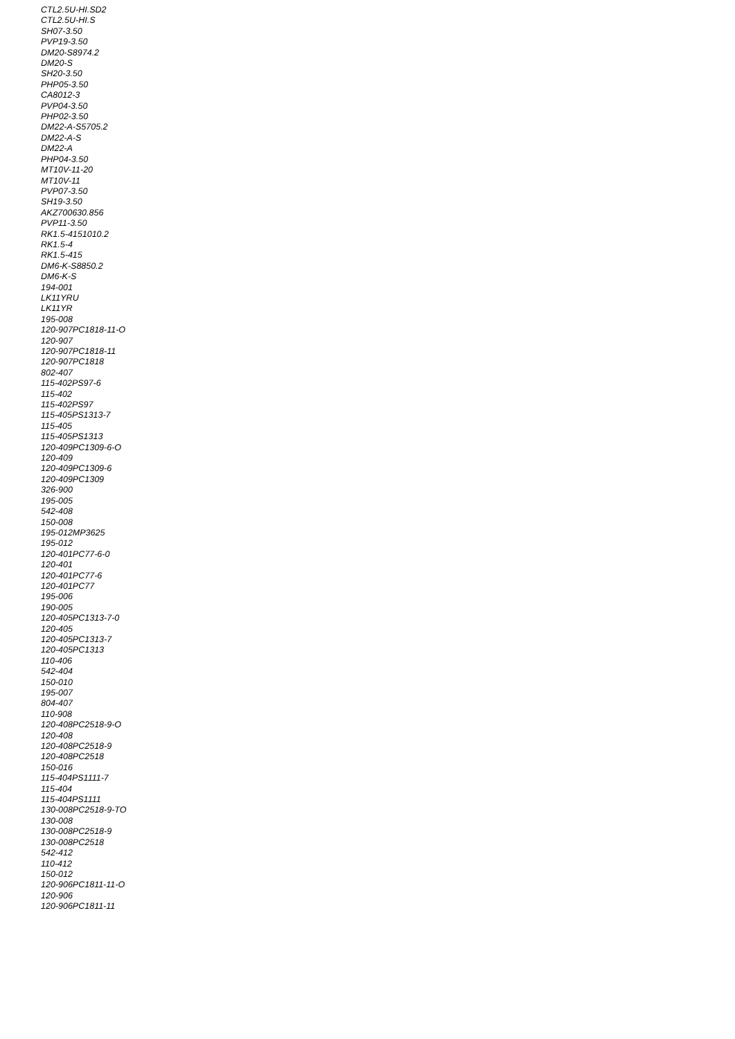CTL2.5U-HI.SD2
CTL2.5U-HI.S
SH07-3.50
PVP19-3.50
DM20-S8974.2
DM20-S
SH20-3.50
PHP05-3.50
CA8012-3
PVP04-3.50
PHP02-3.50
DM22-A-S5705.2
DM22-A-S
DM22-A
PHP04-3.50
MT10V-11-20
MT10V-11
PVP07-3.50
SH19-3.50
AKZ700630.856
PVP11-3.50
RK1.5-4151010.2
RK1.5-4
RK1.5-415
DM6-K-S8850.2
DM6-K-S
194-001
LK11YRU
LK11YR
195-008
120-907PC1818-11-O
120-907
120-907PC1818-11
120-907PC1818
802-407
115-402PS97-6
115-402
115-402PS97
115-405PS1313-7
115-405
115-405PS1313
120-409PC1309-6-O
120-409
120-409PC1309-6
120-409PC1309
326-900
195-005
542-408
150-008
195-012MP3625
195-012
120-401PC77-6-0
120-401
120-401PC77-6
120-401PC77
195-006
190-005
120-405PC1313-7-0
120-405
120-405PC1313-7
120-405PC1313
110-406
542-404
150-010
195-007
804-407
110-908
120-408PC2518-9-O
120-408
120-408PC2518-9
120-408PC2518
150-016
115-404PS1111-7
115-404
115-404PS1111
130-008PC2518-9-TO
130-008
130-008PC2518-9
130-008PC2518
542-412
110-412
150-012
120-906PC1811-11-O
120-906
120-906PC1811-11